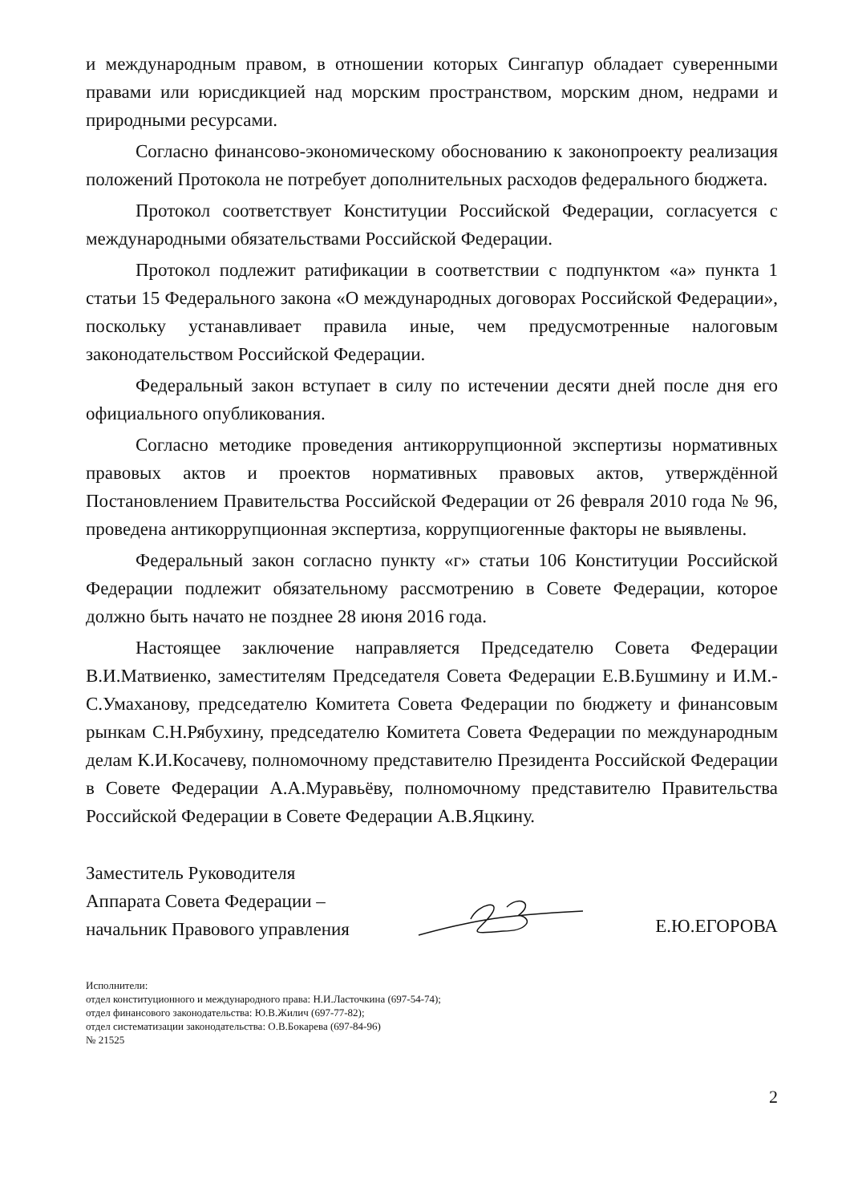и международным правом, в отношении которых Сингапур обладает суверенными правами или юрисдикцией над морским пространством, морским дном, недрами и природными ресурсами.
Согласно финансово-экономическому обоснованию к законопроекту реализация положений Протокола не потребует дополнительных расходов федерального бюджета.
Протокол соответствует Конституции Российской Федерации, согласуется с международными обязательствами Российской Федерации.
Протокол подлежит ратификации в соответствии с подпунктом «а» пункта 1 статьи 15 Федерального закона «О международных договорах Российской Федерации», поскольку устанавливает правила иные, чем предусмотренные налоговым законодательством Российской Федерации.
Федеральный закон вступает в силу по истечении десяти дней после дня его официального опубликования.
Согласно методике проведения антикоррупционной экспертизы нормативных правовых актов и проектов нормативных правовых актов, утверждённой Постановлением Правительства Российской Федерации от 26 февраля 2010 года № 96, проведена антикоррупционная экспертиза, коррупциогенные факторы не выявлены.
Федеральный закон согласно пункту «г» статьи 106 Конституции Российской Федерации подлежит обязательному рассмотрению в Совете Федерации, которое должно быть начато не позднее 28 июня 2016 года.
Настоящее заключение направляется Председателю Совета Федерации В.И.Матвиенко, заместителям Председателя Совета Федерации Е.В.Бушмину и И.М.-С.Умаханову, председателю Комитета Совета Федерации по бюджету и финансовым рынкам С.Н.Рябухину, председателю Комитета Совета Федерации по международным делам К.И.Косачеву, полномочному представителю Президента Российской Федерации в Совете Федерации А.А.Муравьёву, полномочному представителю Правительства Российской Федерации в Совете Федерации А.В.Яцкину.
Заместитель Руководителя
Аппарата Совета Федерации –
начальник Правового управления
Е.Ю.ЕГОРОВА
Исполнители:
отдел конституционного и международного права: Н.И.Ласточкина (697-54-74);
отдел финансового законодательства: Ю.В.Жилич (697-77-82);
отдел систематизации законодательства: О.В.Бокарева (697-84-96)
№ 21525
2